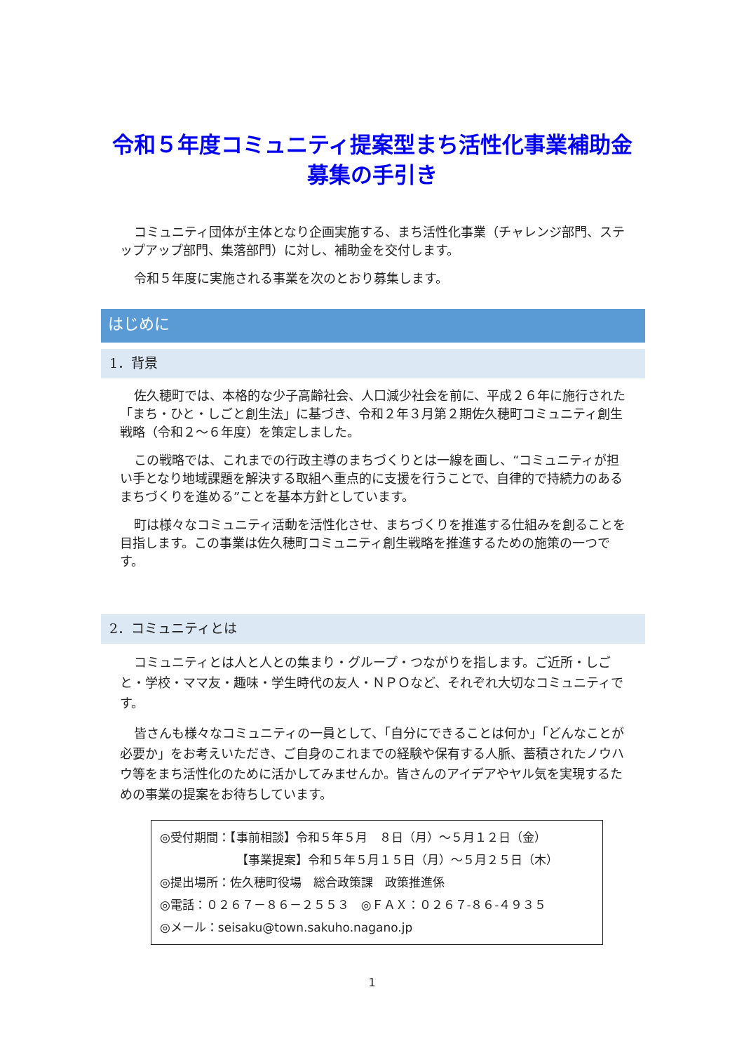令和５年度コミュニティ提案型まち活性化事業補助金
募集の手引き
コミュニティ団体が主体となり企画実施する、まち活性化事業（チャレンジ部門、ステップアップ部門、集落部門）に対し、補助金を交付します。
令和５年度に実施される事業を次のとおり募集します。
はじめに
1．背景
佐久穂町では、本格的な少子高齢社会、人口減少社会を前に、平成２６年に施行された「まち・ひと・しごと創生法」に基づき、令和２年３月第２期佐久穂町コミュニティ創生戦略（令和２～６年度）を策定しました。
この戦略では、これまでの行政主導のまちづくりとは一線を画し、“コミュニティが担い手となり地域課題を解決する取組へ重点的に支援を行うことで、自律的で持続力のあるまちづくりを進める”ことを基本方針としています。
町は様々なコミュニティ活動を活性化させ、まちづくりを推進する仕組みを創ることを目指します。この事業は佐久穂町コミュニティ創生戦略を推進するための施策の一つです。
2．コミュニティとは
コミュニティとは人と人との集まり・グループ・つながりを指します。ご近所・しごと・学校・ママ友・趣味・学生時代の友人・ＮＰＯなど、それぞれ大切なコミュニティです。
皆さんも様々なコミュニティの一員として、「自分にできることは何か」「どんなことが必要か」をお考えいただき、ご自身のこれまでの経験や保有する人脈、蓄積されたノウハウ等をまち活性化のために活かしてみませんか。皆さんのアイデアやヤル気を実現するための事業の提案をお待ちしています。
◎受付期間：【事前相談】令和５年５月　８日（月）～５月１２日（金）
【事業提案】令和５年５月１５日（月）～５月２５日（木）
◎提出場所：佐久穂町役場　総合政策課　政策推進係
◎電話：０２６７－８６－２５５３　◎ＦＡＸ：０２６７-８６-４９３５
◎メール：seisaku@town.sakuho.nagano.jp
1